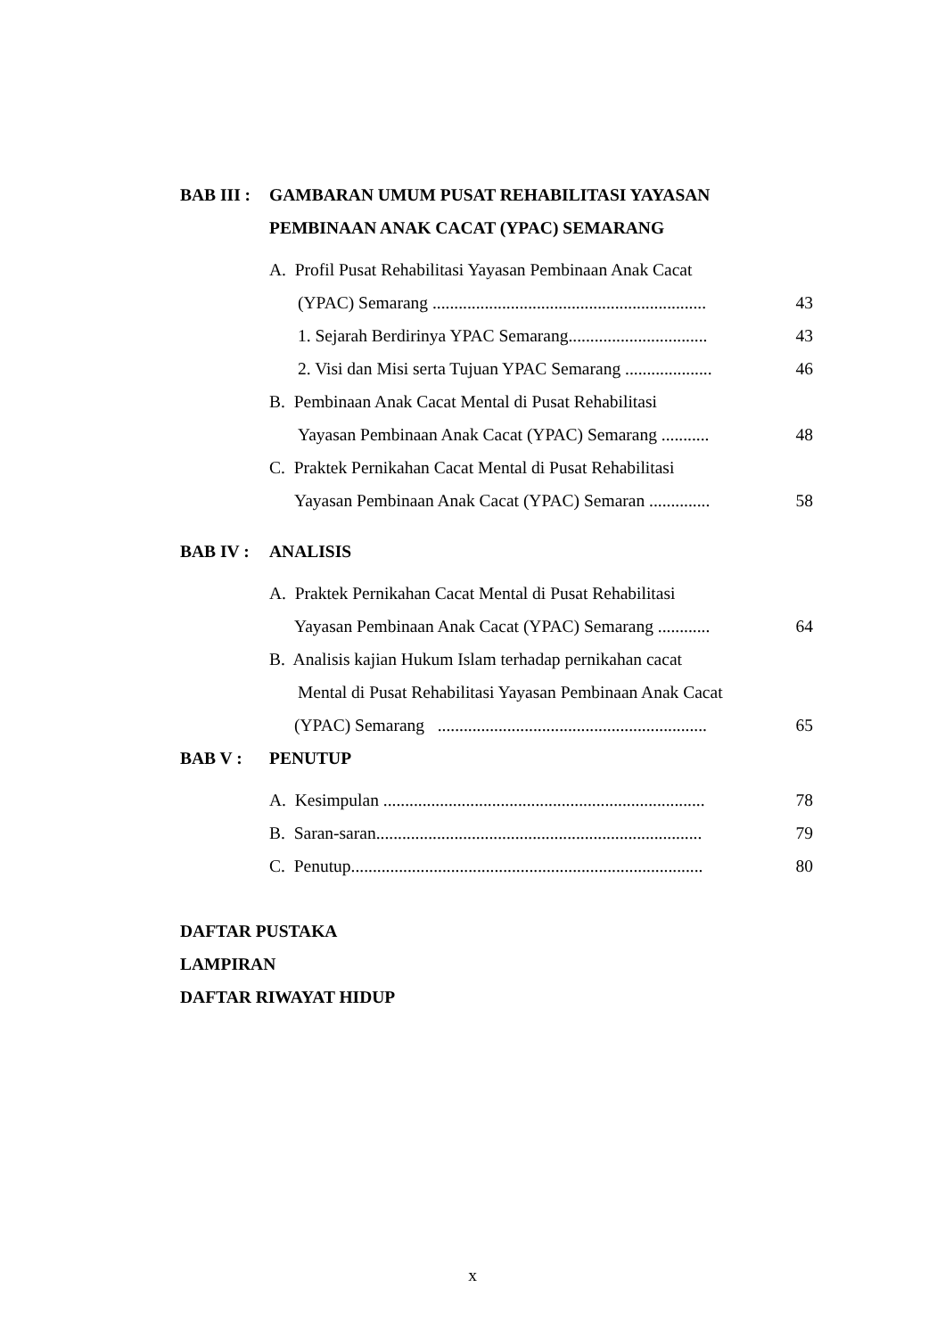BAB III :
GAMBARAN UMUM PUSAT REHABILITASI YAYASAN
PEMBINAAN ANAK CACAT (YPAC) SEMARANG
A. Profil Pusat Rehabilitasi Yayasan Pembinaan Anak Cacat
(YPAC) Semarang ............................................................... 43
1. Sejarah Berdirinya YPAC Semarang................................ 43
2. Visi dan Misi serta Tujuan YPAC Semarang .................... 46
B. Pembinaan Anak Cacat Mental di Pusat Rehabilitasi
Yayasan Pembinaan Anak Cacat (YPAC) Semarang ........... 48
C. Praktek Pernikahan Cacat Mental di Pusat Rehabilitasi
Yayasan Pembinaan Anak Cacat (YPAC) Semaran .............. 58
BAB IV : ANALISIS
A. Praktek Pernikahan Cacat Mental di Pusat Rehabilitasi
Yayasan Pembinaan Anak Cacat (YPAC) Semarang ............ 64
B. Analisis kajian Hukum Islam terhadap pernikahan cacat
Mental di Pusat Rehabilitasi Yayasan Pembinaan Anak Cacat
(YPAC) Semarang .............................................................. 65
BAB V : PENUTUP
A. Kesimpulan .......................................................................... 78
B. Saran-saran........................................................................... 79
C. Penutup................................................................................. 80
DAFTAR PUSTAKA
LAMPIRAN
DAFTAR RIWAYAT HIDUP
x